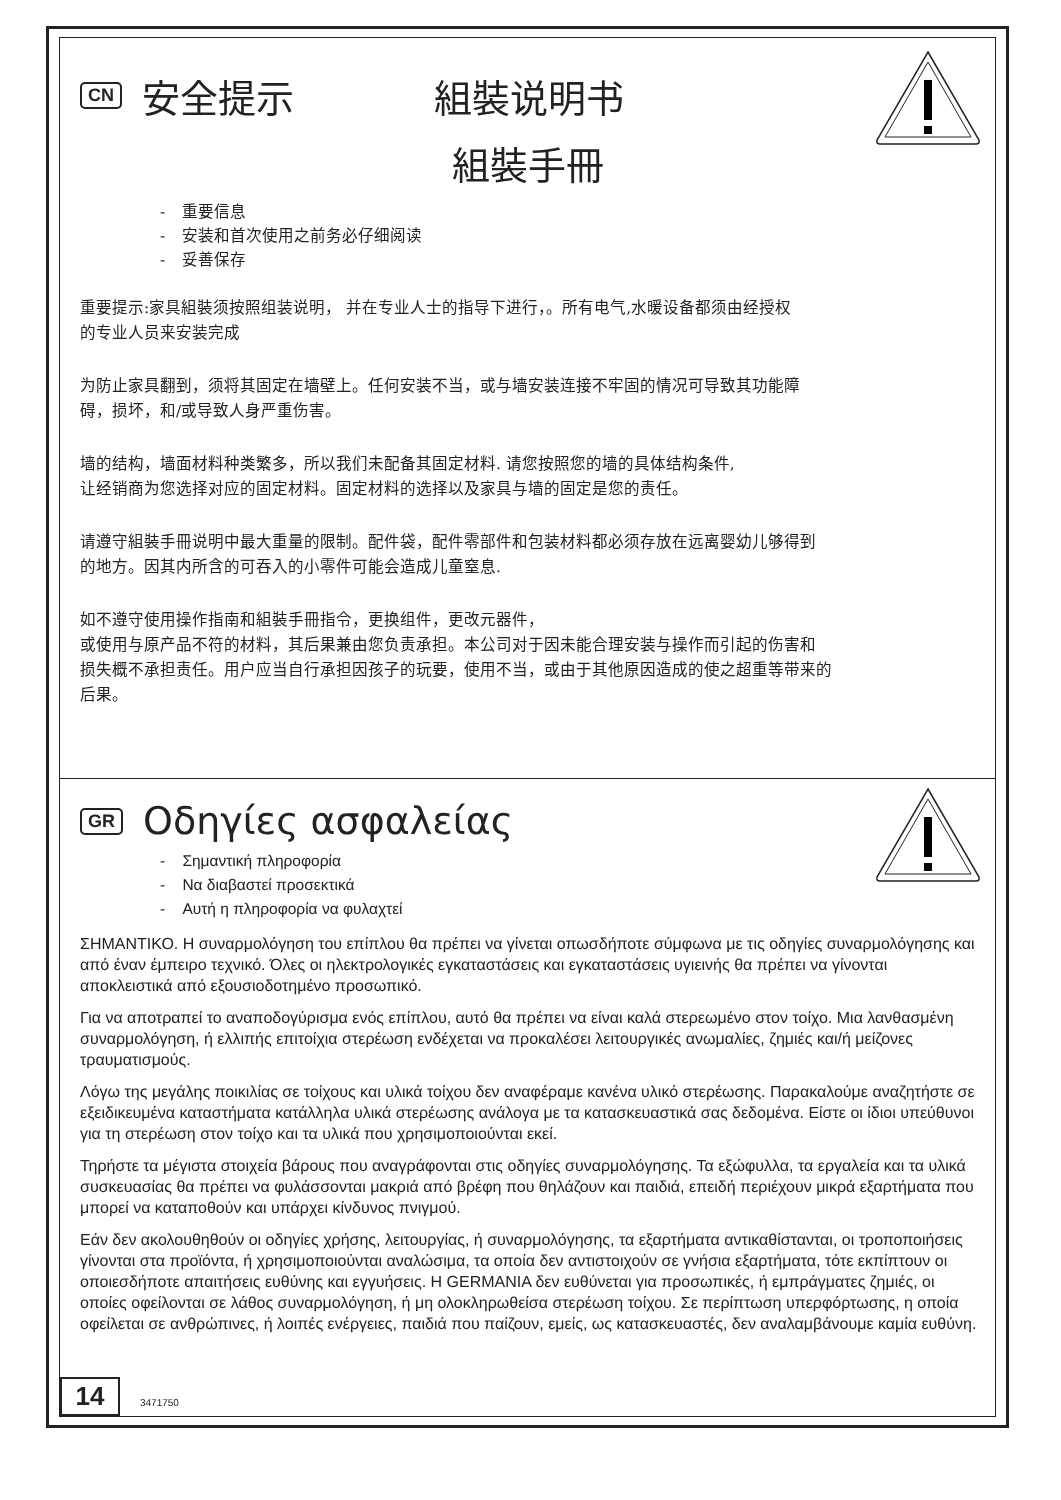CN 安全提示 組裝说明书
組裝手冊
- 重要信息
- 安装和首次使用之前务必仔细阅读
- 妥善保存
重要提示:家具組裝须按照组装说明， 并在专业人士的指导下进行，。所有电气,水暖设备都须由经授权
的专业人员来安装完成
为防止家具翻到，须将其固定在墙壁上。任何安装不当，或与墙安装连接不牢固的情况可导致其功能障
碍，损坏，和/或导致人身严重伤害。
墙的结构，墙面材料种类繁多，所以我们未配备其固定材料. 请您按照您的墙的具体结构条件,
让经销商为您选择对应的固定材料。固定材料的选择以及家具与墙的固定是您的责任。
请遵守組裝手冊说明中最大重量的限制。配件袋，配件零部件和包装材料都必须存放在远离婴幼儿够得到
的地方。因其内所含的可吞入的小零件可能会造成儿童窒息.
如不遵守使用操作指南和組裝手冊指令，更换组件，更改元器件，
或使用与原产品不符的材料，其后果兼由您负责承担。本公司对于因未能合理安装与操作而引起的伤害和
损失概不承担责任。用户应当自行承担因孩子的玩要，使用不当，或由于其他原因造成的使之超重等带来的
后果。
GR Οδηγίες ασφαλείας
- Σημαντική πληροφορία
- Να διαβαστεί προσεκτικά
- Αυτή η πληροφορία να φυλαχτεί
ΣΗΜΑΝΤΙΚΟ. Η συναρμολόγηση του επίπλου θα πρέπει να γίνεται οπωσδήποτε σύμφωνα με τις οδηγίες συναρμολόγησης και από έναν έμπειρο τεχνικό. Όλες οι ηλεκτρολογικές εγκαταστάσεις και εγκαταστάσεις υγιεινής θα πρέπει να γίνονται αποκλειστικά από εξουσιοδοτημένο προσωπικό.
Για να αποτραπεί το αναποδογύρισμα ενός επίπλου, αυτό θα πρέπει να είναι καλά στερεωμένο στον τοίχο. Μια λανθασμένη συναρμολόγηση, ή ελλιπής επιτοίχια στερέωση ενδέχεται να προκαλέσει λειτουργικές ανωμαλίες, ζημιές και/ή μείζονες τραυματισμούς.
Λόγω της μεγάλης ποικιλίας σε τοίχους και υλικά τοίχου δεν αναφέραμε κανένα υλικό στερέωσης. Παρακαλούμε αναζητήστε σε εξειδικευμένα καταστήματα κατάλληλα υλικά στερέωσης ανάλογα με τα κατασκευαστικά σας δεδομένα. Είστε οι ίδιοι υπεύθυνοι για τη στερέωση στον τοίχο και τα υλικά που χρησιμοποιούνται εκεί.
Τηρήστε τα μέγιστα στοιχεία βάρους που αναγράφονται στις οδηγίες συναρμολόγησης. Τα εξώφυλλα, τα εργαλεία και τα υλικά συσκευασίας θα πρέπει να φυλάσσονται μακριά από βρέφη που θηλάζουν και παιδιά, επειδή περιέχουν μικρά εξαρτήματα που μπορεί να καταποθούν και υπάρχει κίνδυνος πνιγμού.
Εάν δεν ακολουθηθούν οι οδηγίες χρήσης, λειτουργίας, ή συναρμολόγησης, τα εξαρτήματα αντικαθίστανται, οι τροποποιήσεις γίνονται στα προϊόντα, ή χρησιμοποιούνται αναλώσιμα, τα οποία δεν αντιστοιχούν σε γνήσια εξαρτήματα, τότε εκπίπτουν οι οποιεσδήποτε απαιτήσεις ευθύνης και εγγυήσεις. Η GERMANIA δεν ευθύνεται για προσωπικές, ή εμπράγματες ζημιές, οι οποίες οφείλονται σε λάθος συναρμολόγηση, ή μη ολοκληρωθείσα στερέωση τοίχου. Σε περίπτωση υπερφόρτωσης, η οποία οφείλεται σε ανθρώπινες, ή λοιπές ενέργειες, παιδιά που παίζουν, εμείς, ως κατασκευαστές, δεν αναλαμβάνουμε καμία ευθύνη.
14
3471750